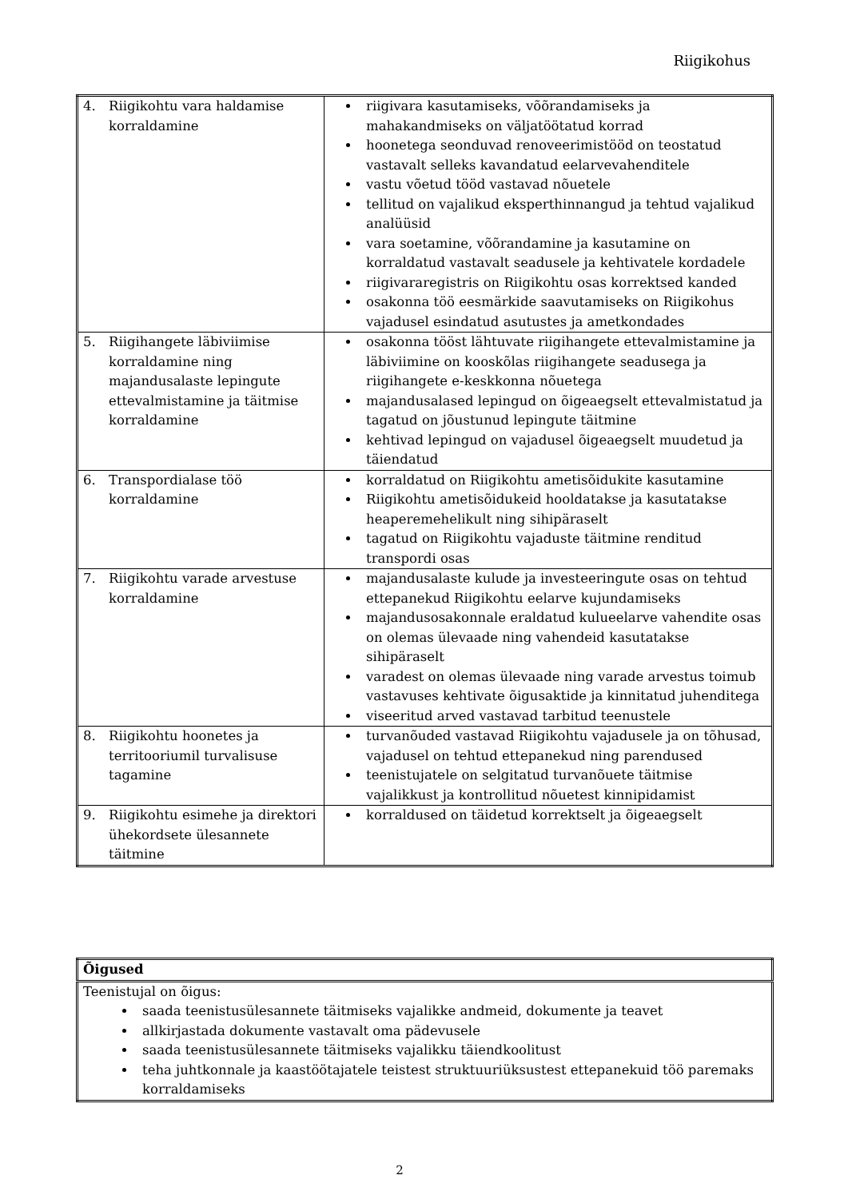Riigikohus
| 4. Riigikohtu vara haldamise korraldamine | riigivara kasutamiseks, võõrandamiseks ja mahakandmiseks on väljatöötatud korrad hoonetega seonduvad renoveerimistööd on teostatud vastavalt selleks kavandatud eelarvevahenditele vastu võetud tööd vastavad nõuetele tellitud on vajalikud eksperthinnangud ja tehtud vajalikud analüüsid vara soetamine, võõrandamine ja kasutamine on korraldatud vastavalt seadusele ja kehtivatele kordadele riigivararegistris on Riigikohtu osas korrektsed kanded osakonna töö eesmärkide saavutamiseks on Riigikohus vajadusel esindatud asutustes ja ametkondades |
| 5. Riigihangete läbiviimise korraldamine ning majandusalaste lepingute ettevalmistamine ja täitmise korraldamine | osakonna tööst lähtuvate riigihangete ettevalmistamine ja läbiviimine on kooskõlas riigihangete seadusega ja riigihangete e-keskkonna nõuetega majandusalased lepingud on õigeaegselt ettevalmistatud ja tagatud on jõustunud lepingute täitmine kehtivad lepingud on vajadusel õigeaegselt muudetud ja täiendatud |
| 6. Transpordialase töö korraldamine | korraldatud on Riigikohtu ametisõidukite kasutamine Riigikohtu ametisõidukeid hooldatakse ja kasutatakse heaperemehelikult ning sihipäraselt tagatud on Riigikohtu vajaduste täitmine renditud transpordi osas |
| 7. Riigikohtu varade arvestuse korraldamine | majandusalaste kulude ja investeeringute osas on tehtud ettepanekud Riigikohtu eelarve kujundamiseks majandusosakonnale eraldatud kulueelarve vahendite osas on olemas ülevaade ning vahendeid kasutatakse sihipäraselt varadest on olemas ülevaade ning varade arvestus toimub vastavuses kehtivate õigusaktide ja kinnitatud juhenditega viseeritud arved vastavad tarbitud teenustele |
| 8. Riigikohtu hoonetes ja territooriumil turvalisuse tagamine | turvanõuded vastavad Riigikohtu vajadusele ja on tõhusad, vajadusel on tehtud ettepanekud ning parendused teenistujatele on selgitatud turvanõuete täitmise vajalikkust ja kontrollitud nõuetest kinnipidamist |
| 9. Riigikohtu esimehe ja direktori ühekordsete ülesannete täitmine | korraldused on täidetud korrektselt ja õigeaegselt |
| Õigused |
| Teenistujal on õigus: saada teenistusülesannete täitmiseks vajalikke andmeid, dokumente ja teavet allkirjastada dokumente vastavalt oma pädevusele saada teenistusülesannete täitmiseks vajalikku täiendkoolitust teha juhtkonnale ja kaastöötajatele teistest struktuuriüksustest ettepanekuid töö paremaks korraldamiseks |
2